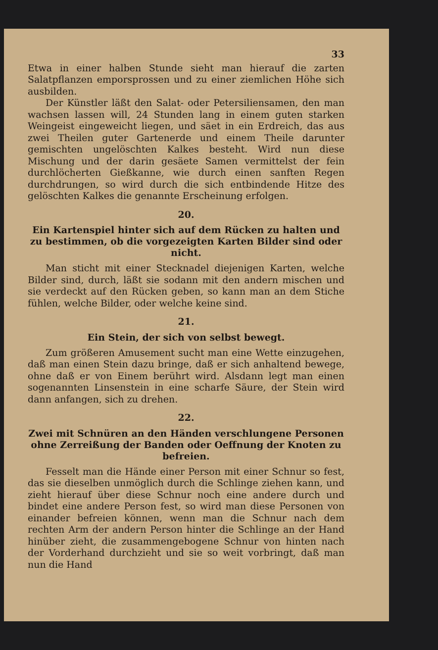33
Etwa in einer halben Stunde sieht man hierauf die zarten Salatpflanzen emporsprossen und zu einer ziemlichen Höhe sich ausbilden.
Der Künstler läßt den Salat- oder Petersiliensamen, den man wachsen lassen will, 24 Stunden lang in einem guten starken Weingeist eingeweicht liegen, und säet in ein Erdreich, das aus zwei Theilen guter Gartenerde und einem Theile darunter gemischten ungelöschten Kalkes besteht. Wird nun diese Mischung und der darin gesäete Samen vermittelst der fein durchlöcherten Gießkanne, wie durch einen sanften Regen durchdrungen, so wird durch die sich entbindende Hitze des gelöschten Kalkes die genannte Erscheinung erfolgen.
20.
Ein Kartenspiel hinter sich auf dem Rücken zu halten und zu bestimmen, ob die vorgezeigten Karten Bilder sind oder nicht.
Man sticht mit einer Stecknadel diejenigen Karten, welche Bilder sind, durch, läßt sie sodann mit den andern mischen und sie verdeckt auf den Rücken geben, so kann man an dem Stiche fühlen, welche Bilder, oder welche keine sind.
21.
Ein Stein, der sich von selbst bewegt.
Zum größeren Amusement sucht man eine Wette einzugehen, daß man einen Stein dazu bringe, daß er sich anhaltend bewege, ohne daß er von Einem berührt wird. Alsdann legt man einen sogenannten Linsenstein in eine scharfe Säure, der Stein wird dann anfangen, sich zu drehen.
22.
Zwei mit Schnüren an den Händen verschlungene Personen ohne Zerreißung der Banden oder Oeffnung der Knoten zu befreien.
Fesselt man die Hände einer Person mit einer Schnur so fest, das sie dieselben unmöglich durch die Schlinge ziehen kann, und zieht hierauf über diese Schnur noch eine andere durch und bindet eine andere Person fest, so wird man diese Personen von einander befreien können, wenn man die Schnur nach dem rechten Arm der andern Person hinter die Schlinge an der Hand hinüber zieht, die zusammengebogene Schnur von hinten nach der Vorderhand durchzieht und sie so weit vorbringt, daß man nun die Hand